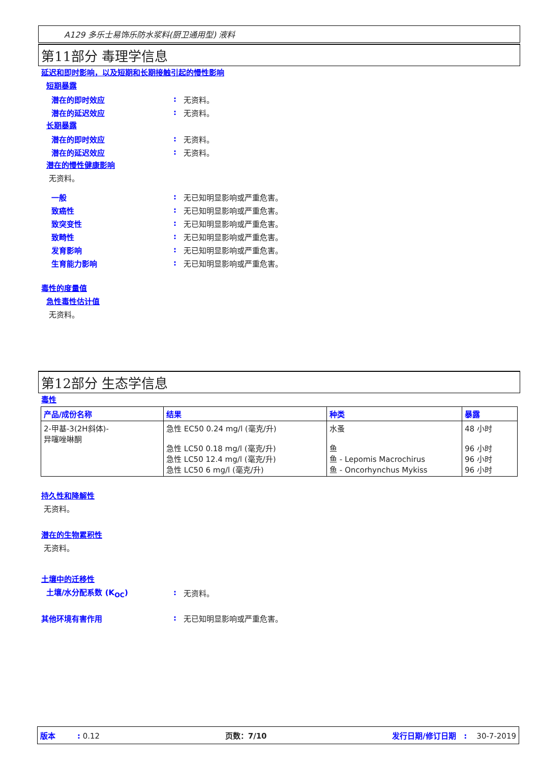A129 多乐士易饰乐防水浆料(厨卫通用型) 液料
第11部分 毒理学信息
延迟和即时影响，以及短期和长期接触引起的慢性影响
短期暴露
潜在的即时效应: 无资料。
潜在的延迟效应: 无资料。
长期暴露
潜在的即时效应: 无资料。
潜在的延迟效应: 无资料。
潜在的慢性健康影响
无资料。
一般: 无已知明显影响或严重危害。
致癌性: 无已知明显影响或严重危害。
致突变性: 无已知明显影响或严重危害。
致畸性: 无已知明显影响或严重危害。
发育影响: 无已知明显影响或严重危害。
生育能力影响: 无已知明显影响或严重危害。
毒性的度量值
急性毒性估计值
无资料。
第12部分 生态学信息
毒性
| 产品/成份名称 | 结果 | 种类 | 暴露 |
| --- | --- | --- | --- |
| 2-甲基-3(2H斜体)- 异噻唑啉酮 | 急性 EC50 0.24 mg/l (毫克/升) 急性 LC50 0.18 mg/l (毫克/升) 急性 LC50 12.4 mg/l (毫克/升) 急性 LC50 6 mg/l (毫克/升) | 水蚤 鱼 鱼 - Lepomis Macrochirus 鱼 - Oncorhynchus Mykiss | 48 小时 96 小时 96 小时 96 小时 |
持久性和降解性
无资料。
潜在的生物累积性
无资料。
土壤中的迁移性
土壤/水分配系数 (K<sub>OC</sub>): 无资料。
其他环境有害作用: 无已知明显影响或严重危害。
版本 : 0.12 页数：7/10 发行日期/修订日期 : 30-7-2019